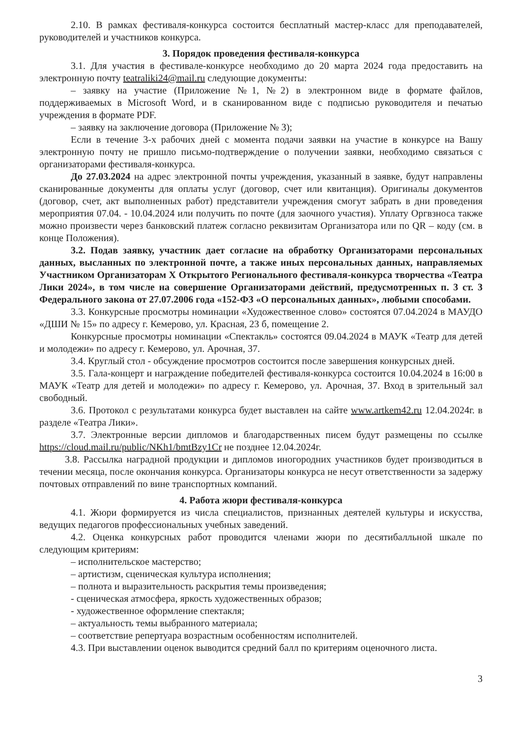2.10. В рамках фестиваля-конкурса состоится бесплатный мастер-класс для преподавателей, руководителей и участников конкурса.
3. Порядок проведения фестиваля-конкурса
3.1. Для участия в фестивале-конкурсе необходимо до 20 марта 2024 года предоставить на электронную почту teatraliki24@mail.ru следующие документы:
– заявку на участие (Приложение №1, №2) в электронном виде в формате файлов, поддерживаемых в Microsoft Word, и в сканированном виде с подписью руководителя и печатью учреждения в формате PDF.
– заявку на заключение договора (Приложение № 3);
Если в течение 3-х рабочих дней с момента подачи заявки на участие в конкурсе на Вашу электронную почту не пришло письмо-подтверждение о получении заявки, необходимо связаться с организаторами фестиваля-конкурса.
До 27.03.2024 на адрес электронной почты учреждения, указанный в заявке, будут направлены сканированные документы для оплаты услуг (договор, счет или квитанция). Оригиналы документов (договор, счет, акт выполненных работ) представители учреждения смогут забрать в дни проведения мероприятия 07.04. - 10.04.2024 или получить по почте (для заочного участия). Уплату Оргвзноса также можно произвести через банковский платеж согласно реквизитам Организатора или по QR – коду (см. в конце Положения).
3.2. Подав заявку, участник дает согласие на обработку Организаторами персональных данных, высланных по электронной почте, а также иных персональных данных, направляемых Участником Организаторам X Открытого Регионального фестиваля-конкурса творчества «Театра Лики 2024», в том числе на совершение Организаторами действий, предусмотренных п. 3 ст. 3 Федерального закона от 27.07.2006 года «152-ФЗ «О персональных данных», любыми способами.
3.3. Конкурсные просмотры номинации «Художественное слово» состоятся 07.04.2024 в МАУДО «ДШИ № 15» по адресу г. Кемерово, ул. Красная, 23 б, помещение 2.
Конкурсные просмотры номинации «Спектакль» состоятся 09.04.2024 в МАУК «Театр для детей и молодежи» по адресу г. Кемерово, ул. Арочная, 37.
3.4. Круглый стол - обсуждение просмотров состоится после завершения конкурсных дней.
3.5. Гала-концерт и награждение победителей фестиваля-конкурса состоится 10.04.2024 в 16:00 в МАУК «Театр для детей и молодежи» по адресу г. Кемерово, ул. Арочная, 37. Вход в зрительный зал свободный.
3.6. Протокол с результатами конкурса будет выставлен на сайте www.artkem42.ru 12.04.2024г. в разделе «Театра Лики».
3.7. Электронные версии дипломов и благодарственных писем будут размещены по ссылке https://cloud.mail.ru/public/NKh1/bmtBzy1Cr не позднее 12.04.2024г.
3.8. Рассылка наградной продукции и дипломов иногородних участников будет производиться в течении месяца, после окончания конкурса. Организаторы конкурса не несут ответственности за задержу почтовых отправлений по вине транспортных компаний.
4. Работа жюри фестиваля-конкурса
4.1. Жюри формируется из числа специалистов, признанных деятелей культуры и искусства, ведущих педагогов профессиональных учебных заведений.
4.2. Оценка конкурсных работ проводится членами жюри по десятибалльной шкале по следующим критериям:
– исполнительское мастерство;
– артистизм, сценическая культура исполнения;
– полнота и выразительность раскрытия темы произведения;
- сценическая атмосфера, яркость художественных образов;
- художественное оформление спектакля;
– актуальность темы выбранного материала;
– соответствие репертуара возрастным особенностям исполнителей.
4.3. При выставлении оценок выводится средний балл по критериям оценочного листа.
3